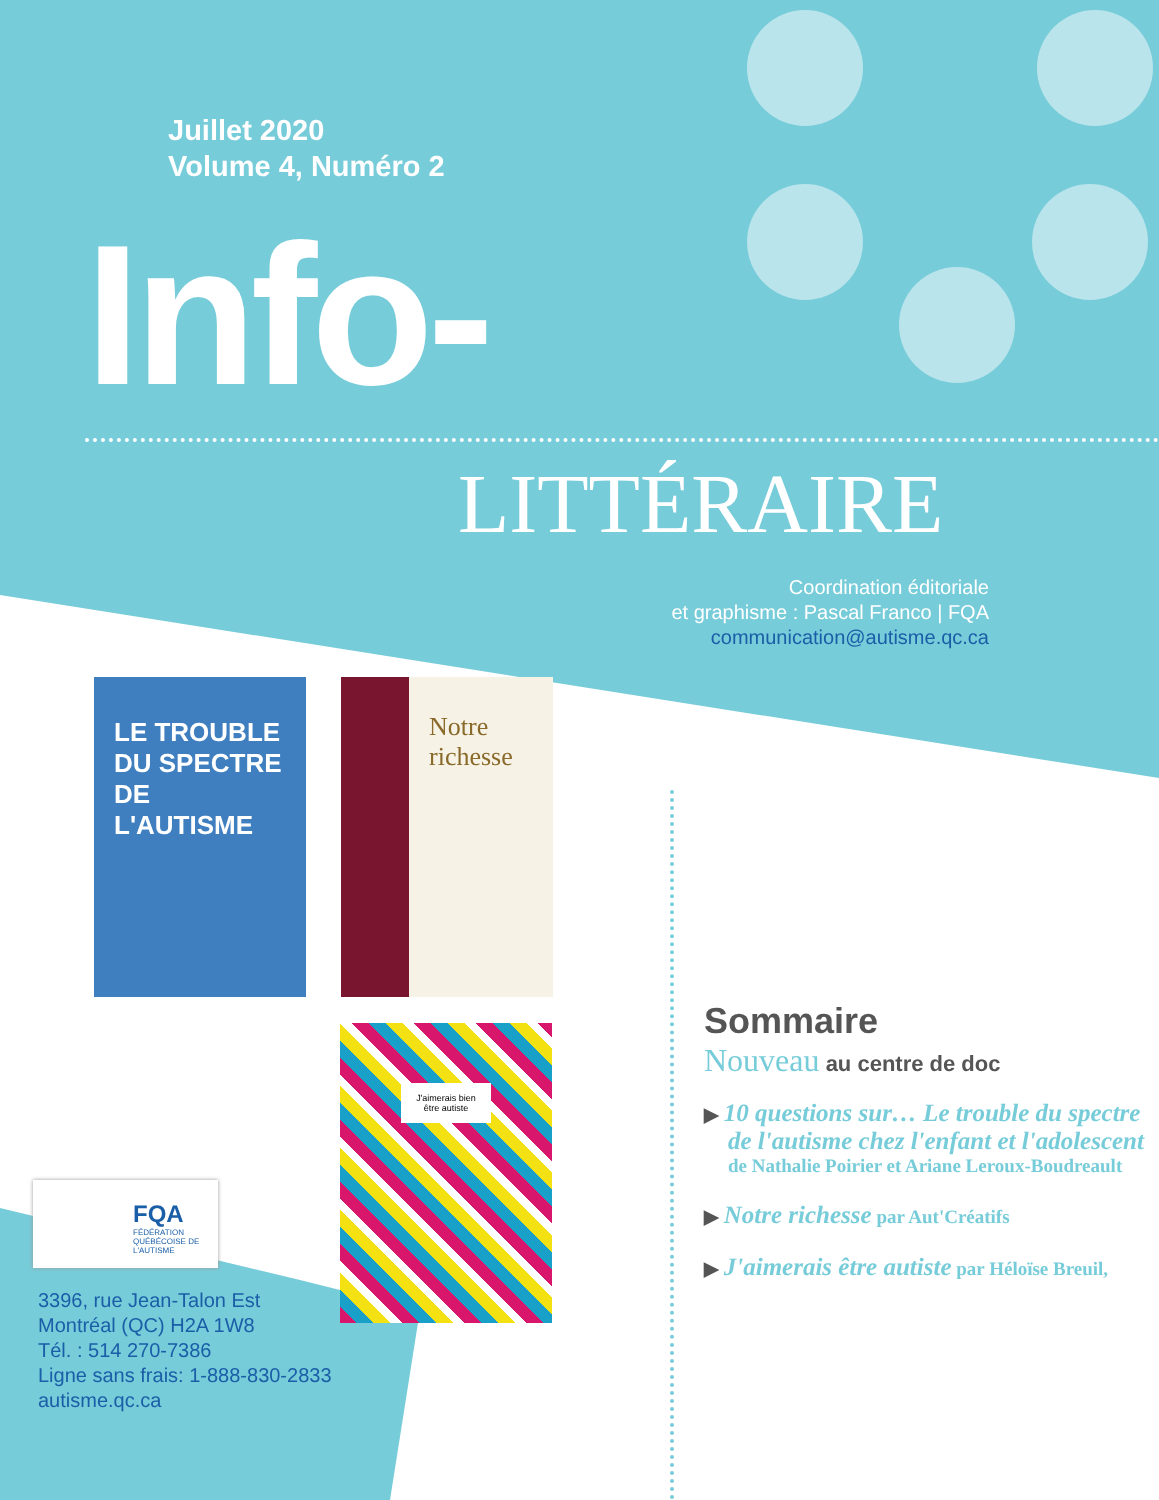Juillet 2020
Volume 4, Numéro 2
Info-
LITTÉRAIRE
Coordination éditoriale
et graphisme : Pascal Franco | FQA
communication@autisme.qc.ca
LE TROUBLE DU SPECTRE DE L'AUTISME
Notre richesse
J'aimerais bien être autiste
FQA
FÉDÉRATION QUÉBÉCOISE DE L'AUTISME
3396, rue Jean-Talon Est
Montréal (QC) H2A 1W8
Tél. : 514 270-7386
Ligne sans frais: 1-888-830-2833
autisme.qc.ca
Sommaire
Nouveau au centre de doc
▶ 10 questions sur… Le trouble du spectre de l'autisme chez l'enfant et l'adolescent de Nathalie Poirier et Ariane Leroux-Boudreault
▶ Notre richesse par Aut'Créatifs
▶ J'aimerais être autiste par Héloïse Breuil,